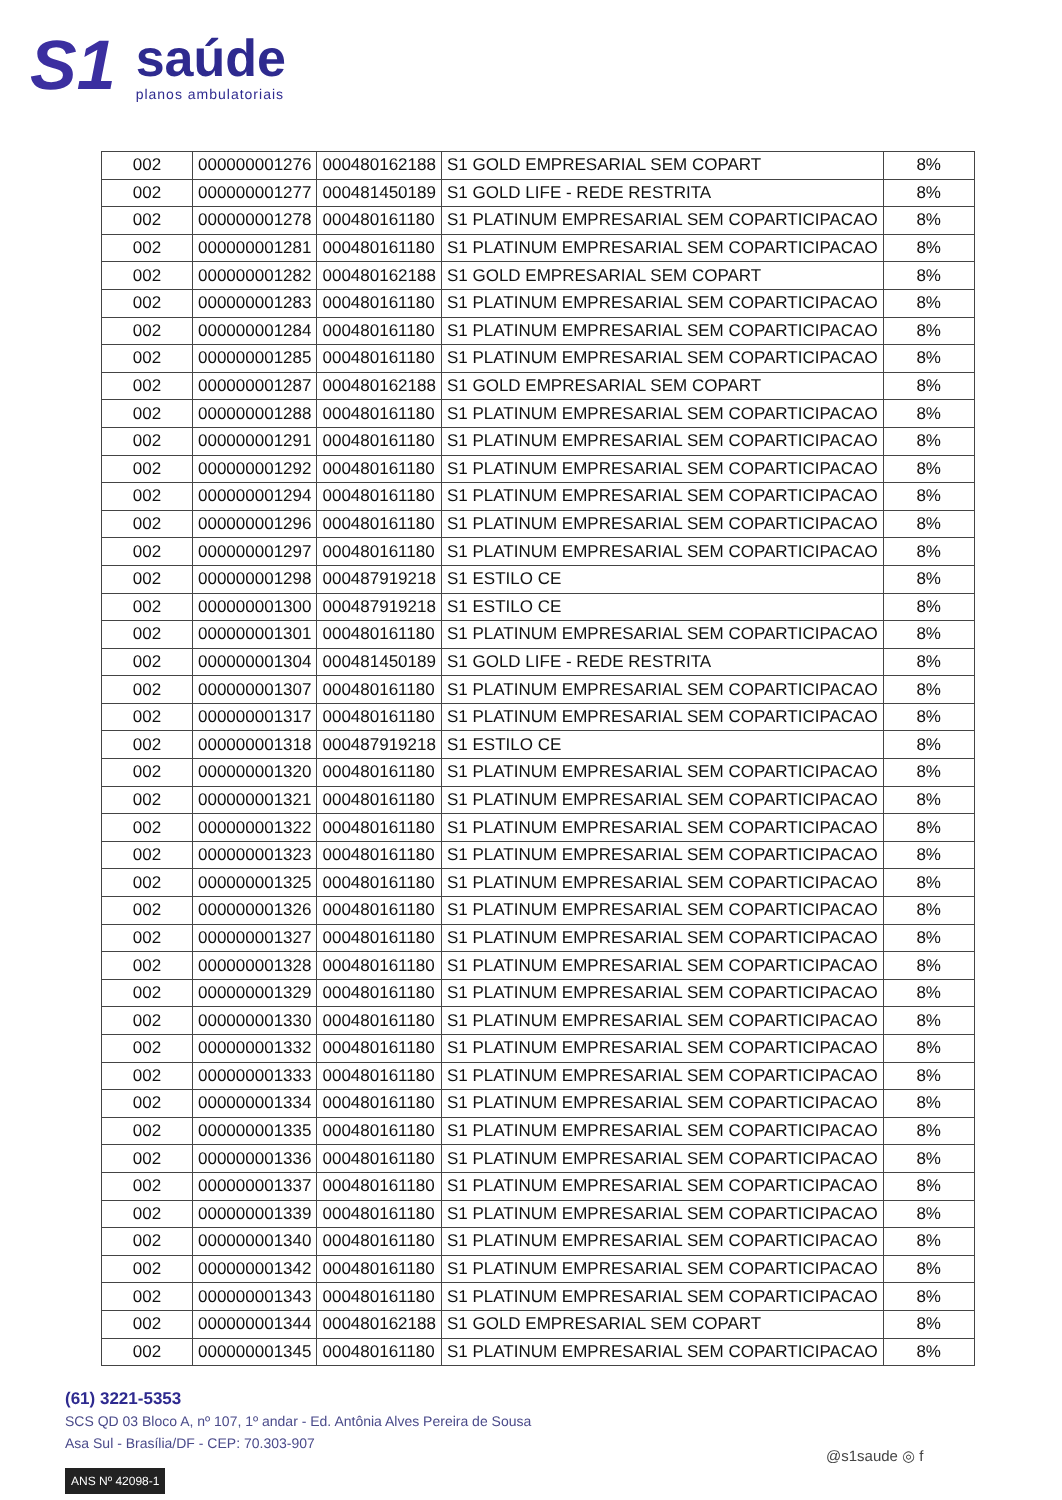S1
saúde
planos ambulatoriais
| 002 | 000000001276 | 000480162188 | S1 GOLD EMPRESARIAL SEM COPART | 8% |
| 002 | 000000001277 | 000481450189 | S1 GOLD LIFE - REDE RESTRITA | 8% |
| 002 | 000000001278 | 000480161180 | S1 PLATINUM EMPRESARIAL SEM COPARTICIPACAO | 8% |
| 002 | 000000001281 | 000480161180 | S1 PLATINUM EMPRESARIAL SEM COPARTICIPACAO | 8% |
| 002 | 000000001282 | 000480162188 | S1 GOLD EMPRESARIAL SEM COPART | 8% |
| 002 | 000000001283 | 000480161180 | S1 PLATINUM EMPRESARIAL SEM COPARTICIPACAO | 8% |
| 002 | 000000001284 | 000480161180 | S1 PLATINUM EMPRESARIAL SEM COPARTICIPACAO | 8% |
| 002 | 000000001285 | 000480161180 | S1 PLATINUM EMPRESARIAL SEM COPARTICIPACAO | 8% |
| 002 | 000000001287 | 000480162188 | S1 GOLD EMPRESARIAL SEM COPART | 8% |
| 002 | 000000001288 | 000480161180 | S1 PLATINUM EMPRESARIAL SEM COPARTICIPACAO | 8% |
| 002 | 000000001291 | 000480161180 | S1 PLATINUM EMPRESARIAL SEM COPARTICIPACAO | 8% |
| 002 | 000000001292 | 000480161180 | S1 PLATINUM EMPRESARIAL SEM COPARTICIPACAO | 8% |
| 002 | 000000001294 | 000480161180 | S1 PLATINUM EMPRESARIAL SEM COPARTICIPACAO | 8% |
| 002 | 000000001296 | 000480161180 | S1 PLATINUM EMPRESARIAL SEM COPARTICIPACAO | 8% |
| 002 | 000000001297 | 000480161180 | S1 PLATINUM EMPRESARIAL SEM COPARTICIPACAO | 8% |
| 002 | 000000001298 | 000487919218 | S1 ESTILO CE | 8% |
| 002 | 000000001300 | 000487919218 | S1 ESTILO CE | 8% |
| 002 | 000000001301 | 000480161180 | S1 PLATINUM EMPRESARIAL SEM COPARTICIPACAO | 8% |
| 002 | 000000001304 | 000481450189 | S1 GOLD LIFE - REDE RESTRITA | 8% |
| 002 | 000000001307 | 000480161180 | S1 PLATINUM EMPRESARIAL SEM COPARTICIPACAO | 8% |
| 002 | 000000001317 | 000480161180 | S1 PLATINUM EMPRESARIAL SEM COPARTICIPACAO | 8% |
| 002 | 000000001318 | 000487919218 | S1 ESTILO CE | 8% |
| 002 | 000000001320 | 000480161180 | S1 PLATINUM EMPRESARIAL SEM COPARTICIPACAO | 8% |
| 002 | 000000001321 | 000480161180 | S1 PLATINUM EMPRESARIAL SEM COPARTICIPACAO | 8% |
| 002 | 000000001322 | 000480161180 | S1 PLATINUM EMPRESARIAL SEM COPARTICIPACAO | 8% |
| 002 | 000000001323 | 000480161180 | S1 PLATINUM EMPRESARIAL SEM COPARTICIPACAO | 8% |
| 002 | 000000001325 | 000480161180 | S1 PLATINUM EMPRESARIAL SEM COPARTICIPACAO | 8% |
| 002 | 000000001326 | 000480161180 | S1 PLATINUM EMPRESARIAL SEM COPARTICIPACAO | 8% |
| 002 | 000000001327 | 000480161180 | S1 PLATINUM EMPRESARIAL SEM COPARTICIPACAO | 8% |
| 002 | 000000001328 | 000480161180 | S1 PLATINUM EMPRESARIAL SEM COPARTICIPACAO | 8% |
| 002 | 000000001329 | 000480161180 | S1 PLATINUM EMPRESARIAL SEM COPARTICIPACAO | 8% |
| 002 | 000000001330 | 000480161180 | S1 PLATINUM EMPRESARIAL SEM COPARTICIPACAO | 8% |
| 002 | 000000001332 | 000480161180 | S1 PLATINUM EMPRESARIAL SEM COPARTICIPACAO | 8% |
| 002 | 000000001333 | 000480161180 | S1 PLATINUM EMPRESARIAL SEM COPARTICIPACAO | 8% |
| 002 | 000000001334 | 000480161180 | S1 PLATINUM EMPRESARIAL SEM COPARTICIPACAO | 8% |
| 002 | 000000001335 | 000480161180 | S1 PLATINUM EMPRESARIAL SEM COPARTICIPACAO | 8% |
| 002 | 000000001336 | 000480161180 | S1 PLATINUM EMPRESARIAL SEM COPARTICIPACAO | 8% |
| 002 | 000000001337 | 000480161180 | S1 PLATINUM EMPRESARIAL SEM COPARTICIPACAO | 8% |
| 002 | 000000001339 | 000480161180 | S1 PLATINUM EMPRESARIAL SEM COPARTICIPACAO | 8% |
| 002 | 000000001340 | 000480161180 | S1 PLATINUM EMPRESARIAL SEM COPARTICIPACAO | 8% |
| 002 | 000000001342 | 000480161180 | S1 PLATINUM EMPRESARIAL SEM COPARTICIPACAO | 8% |
| 002 | 000000001343 | 000480161180 | S1 PLATINUM EMPRESARIAL SEM COPARTICIPACAO | 8% |
| 002 | 000000001344 | 000480162188 | S1 GOLD EMPRESARIAL SEM COPART | 8% |
| 002 | 000000001345 | 000480161180 | S1 PLATINUM EMPRESARIAL SEM COPARTICIPACAO | 8% |
(61) 3221-5353
SCS QD 03 Bloco A, nº 107, 1º andar - Ed. Antônia Alves Pereira de Sousa
Asa Sul - Brasília/DF - CEP: 70.303-907
ANS Nº 42098-1
@s1saude ◎ f